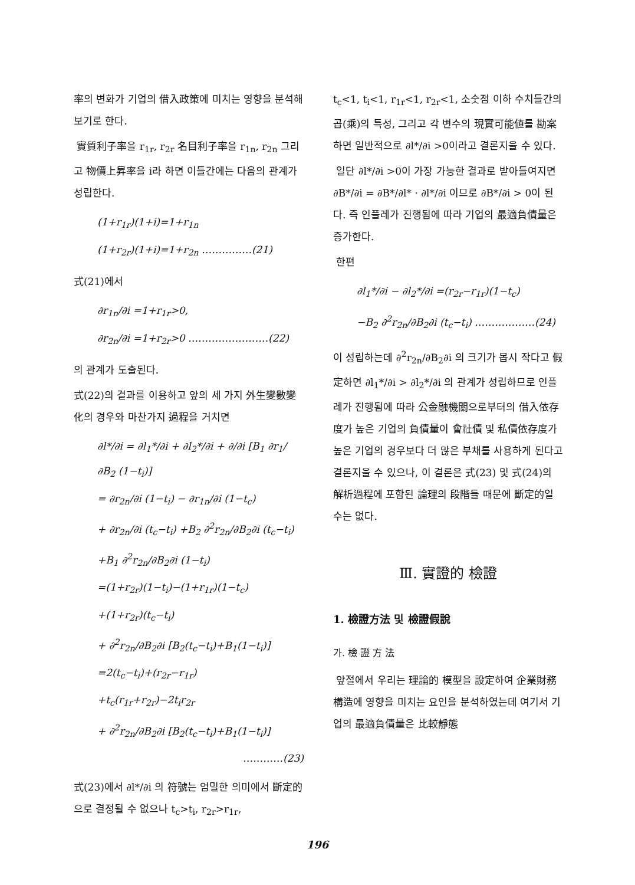率의 변화가 기업의 借入政策에 미치는 영향을 분석해 보기로 한다.
實質利子率을 r<sub>1r</sub>, r<sub>2r</sub> 名目利子率을 r<sub>1n</sub>, r<sub>2n</sub> 그리고 物價上昇率을 i라 하면 이들간에는 다음의 관계가 성립한다.
(1+r<sub>1r</sub>)(1+i)=1+r<sub>1n</sub>
(1+r<sub>2r</sub>)(1+i)=1+r<sub>2n</sub> ……………(21)
式(21)에서
∂r<sub>1n</sub>/∂i =1+r<sub>1r</sub>>0,
∂r<sub>2n</sub>/∂i =1+r<sub>2r</sub>>0 ……………………(22)
의 관계가 도출된다.
式(22)의 결과를 이용하고 앞의 세 가지 外生變數變化의 경우와 마찬가지 過程을 거치면
∂l*/∂i = ∂l<sub>1</sub>*/∂i + ∂l<sub>2</sub>*/∂i + ∂/∂i [B<sub>1</sub> ∂r<sub>1</sub>/∂B<sub>2</sub> (1−t<sub>i</sub>)]
= ∂r<sub>2n</sub>/∂i (1−t<sub>i</sub>) − ∂r<sub>1n</sub>/∂i (1−t<sub>c</sub>)
+ ∂r<sub>2n</sub>/∂i (t<sub>c</sub>−t<sub>i</sub>) +B<sub>2</sub> ∂<sup>2</sup>r<sub>2n</sub>/∂B<sub>2</sub>∂i (t<sub>c</sub>−t<sub>i</sub>)
+B<sub>1</sub> ∂<sup>2</sup>r<sub>2n</sub>/∂B<sub>2</sub>∂i (1−t<sub>i</sub>)
=(1+r<sub>2r</sub>)(1−t<sub>i</sub>)−(1+r<sub>1r</sub>)(1−t<sub>c</sub>)
+(1+r<sub>2r</sub>)(t<sub>c</sub>−t<sub>i</sub>)
+ ∂<sup>2</sup>r<sub>2n</sub>/∂B<sub>2</sub>∂i [B<sub>2</sub>(t<sub>c</sub>−t<sub>i</sub>)+B<sub>1</sub>(1−t<sub>i</sub>)]
=2(t<sub>c</sub>−t<sub>i</sub>)+(r<sub>2r</sub>−r<sub>1r</sub>)
+t<sub>c</sub>(r<sub>1r</sub>+r<sub>2r</sub>)−2t<sub>i</sub>r<sub>2r</sub>
+ ∂<sup>2</sup>r<sub>2n</sub>/∂B<sub>2</sub>∂i [B<sub>2</sub>(t<sub>c</sub>−t<sub>i</sub>)+B<sub>1</sub>(1−t<sub>i</sub>)]
…………(23)
式(23)에서 ∂l*/∂i 의 符號는 엄밀한 의미에서 斷定的으로 결정될 수 없으나 t<sub>c</sub>>t<sub>i</sub>, r<sub>2r</sub>>r<sub>1r</sub>,
t<sub>c</sub><1, t<sub>i</sub><1, r<sub>1r</sub><1, r<sub>2r</sub><1, 소숫점 이하 수치들간의 곱(乘)의 특성, 그리고 각 변수의 現實可能値를 勘案하면 일반적으로 ∂l*/∂i >0이라고 결론지을 수 있다.
일단 ∂l*/∂i >0이 가장 가능한 결과로 받아들여지면 ∂B*/∂i = ∂B*/∂l* · ∂l*/∂i 이므로 ∂B*/∂i > 0이 된다. 즉 인플레가 진행됨에 따라 기업의 最適負債量은 증가한다.
한편
∂l<sub>1</sub>*/∂i − ∂l<sub>2</sub>*/∂i =(r<sub>2r</sub>−r<sub>1r</sub>)(1−t<sub>c</sub>)
−B<sub>2</sub> ∂<sup>2</sup>r<sub>2n</sub>/∂B<sub>2</sub>∂i (t<sub>c</sub>−t<sub>i</sub>) ………………(24)
이 성립하는데 ∂<sup>2</sup>r<sub>2n</sub>/∂B<sub>2</sub>∂i 의 크기가 몹시 작다고 假定하면 ∂l<sub>1</sub>*/∂i > ∂l<sub>2</sub>*/∂i 의 관계가 성립하므로 인플레가 진행됨에 따라 公金融機關으로부터의 借入依存度가 높은 기업의 負債量이 會社債 및 私債依存度가 높은 기업의 경우보다 더 많은 부채를 사용하게 된다고 결론지을 수 있으나, 이 결론은 式(23) 및 式(24)의 解析過程에 포함된 論理의 段階들 때문에 斷定的일 수는 없다.
Ⅲ. 實證的 檢證
1. 檢證方法 및 檢證假說
가. 檢 證 方 法
앞절에서 우리는 理論的 模型을 設定하여 企業財務構造에 영향을 미치는 요인을 분석하였는데 여기서 기업의 最適負債量은 比較靜態
196